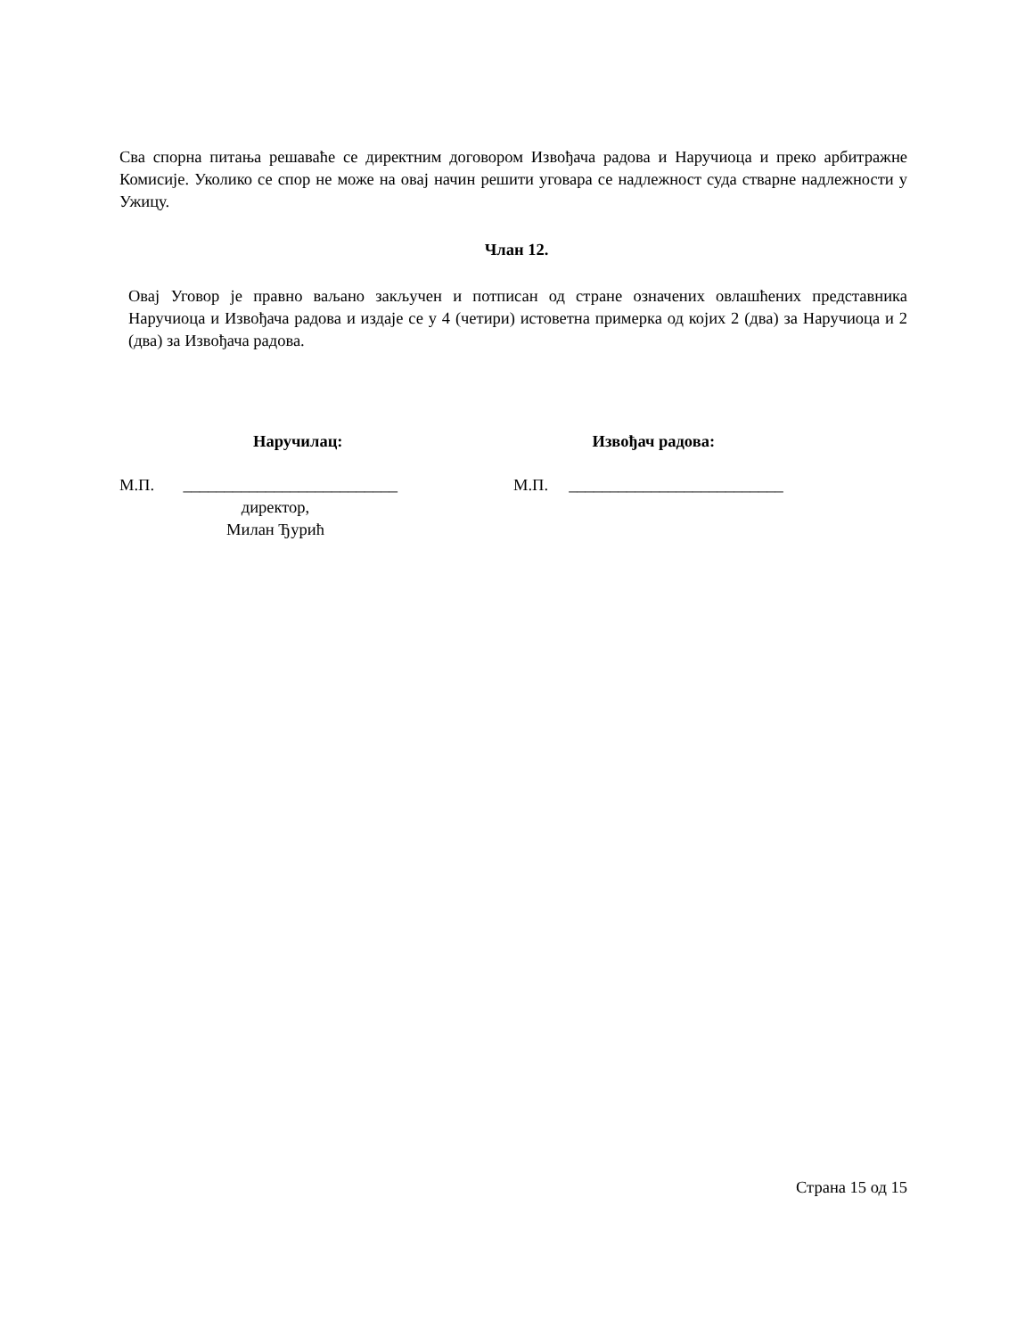Сва спорна питања решаваће се директним договором Извођача радова и Наручиоца и преко арбитражне Комисије. Уколико се спор не може на овај начин решити уговара се надлежност суда стварне надлежности у Ужицу.
Члан 12.
Овај Уговор је правно ваљано закључен и потписан од стране означених овлашћених представника Наручиоца и Извођача радова и издаје се у 4 (четири) истоветна примерка од којих 2 (два) за Наручиоца и 2 (два) за Извођача радова.
Наручилац: Извођач радова:
М.П. __________________________ М.П. __________________________
директор,
Милан Ђурић
Страна 15 од 15